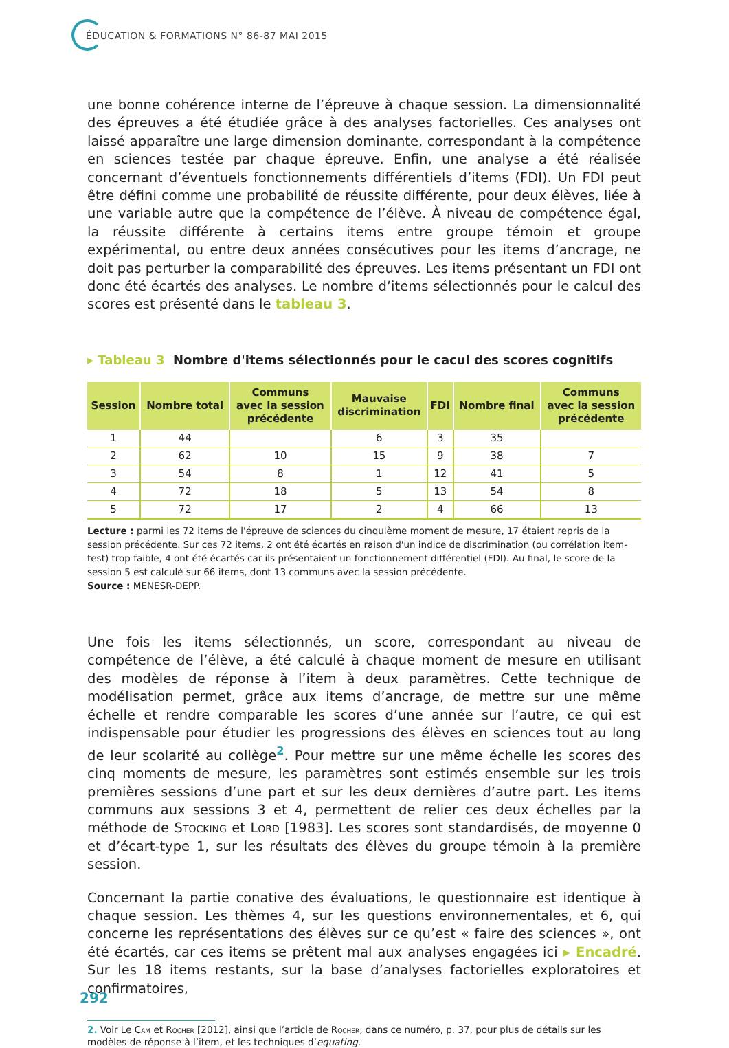ÉDUCATION & FORMATIONS N° 86-87 MAI 2015
une bonne cohérence interne de l’épreuve à chaque session. La dimensionnalité des épreuves a été étudiée grâce à des analyses factorielles. Ces analyses ont laissé apparaître une large dimension dominante, correspondant à la compétence en sciences testée par chaque épreuve. Enfin, une analyse a été réalisée concernant d’éventuels fonctionnements différentiels d’items (FDI). Un FDI peut être défini comme une probabilité de réussite différente, pour deux élèves, liée à une variable autre que la compétence de l’élève. À niveau de compétence égal, la réussite différente à certains items entre groupe témoin et groupe expérimental, ou entre deux années consécutives pour les items d’ancrage, ne doit pas perturber la comparabilité des épreuves. Les items présentant un FDI ont donc été écartés des analyses. Le nombre d’items sélectionnés pour le calcul des scores est présenté dans le tableau 3.
▸ Tableau 3 Nombre d'items sélectionnés pour le cacul des scores cognitifs
| Session | Nombre total | Communs avec la session précédente | Mauvaise discrimination | FDI | Nombre final | Communs avec la session précédente |
| --- | --- | --- | --- | --- | --- | --- |
| 1 | 44 | | 6 | 3 | 35 | |
| 2 | 62 | 10 | 15 | 9 | 38 | 7 |
| 3 | 54 | 8 | 1 | 12 | 41 | 5 |
| 4 | 72 | 18 | 5 | 13 | 54 | 8 |
| 5 | 72 | 17 | 2 | 4 | 66 | 13 |
Lecture : parmi les 72 items de l'épreuve de sciences du cinquième moment de mesure, 17 étaient repris de la session précédente. Sur ces 72 items, 2 ont été écartés en raison d'un indice de discrimination (ou corrélation item-test) trop faible, 4 ont été écartés car ils présentaient un fonctionnement différentiel (FDI). Au final, le score de la session 5 est calculé sur 66 items, dont 13 communs avec la session précédente.
Source : MENESR-DEPP.
Une fois les items sélectionnés, un score, correspondant au niveau de compétence de l’élève, a été calculé à chaque moment de mesure en utilisant des modèles de réponse à l’item à deux paramètres. Cette technique de modélisation permet, grâce aux items d’ancrage, de mettre sur une même échelle et rendre comparable les scores d’une année sur l’autre, ce qui est indispensable pour étudier les progressions des élèves en sciences tout au long de leur scolarité au collège<sup>2</sup>. Pour mettre sur une même échelle les scores des cinq moments de mesure, les paramètres sont estimés ensemble sur les trois premières sessions d’une part et sur les deux dernières d’autre part. Les items communs aux sessions 3 et 4, permettent de relier ces deux échelles par la méthode de Stocking et Lord [1983]. Les scores sont standardisés, de moyenne 0 et d’écart-type 1, sur les résultats des élèves du groupe témoin à la première session.
Concernant la partie conative des évaluations, le questionnaire est identique à chaque session. Les thèmes 4, sur les questions environnementales, et 6, qui concerne les représentations des élèves sur ce qu’est « faire des sciences », ont été écartés, car ces items se prêtent mal aux analyses engagées ici ▸ Encadré. Sur les 18 items restants, sur la base d’analyses factorielles exploratoires et confirmatoires,
2. Voir Le Cam et Rocher [2012], ainsi que l’article de Rocher, dans ce numéro, p. 37, pour plus de détails sur les modèles de réponse à l’item, et les techniques d’equating.
292